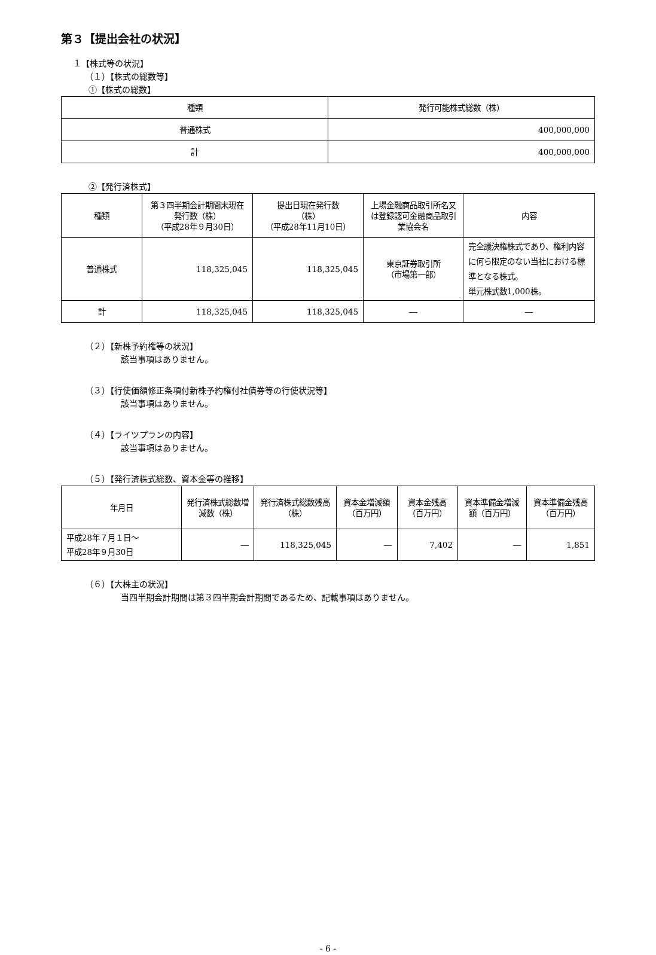第３【提出会社の状況】
１【株式等の状況】
（１）【株式の総数等】
①【株式の総数】
| 種類 | 発行可能株式総数（株） |
| --- | --- |
| 普通株式 | 400,000,000 |
| 計 | 400,000,000 |
②【発行済株式】
| 種類 | 第３四半期会計期間末現在発行数（株） （平成28年９月30日） | 提出日現在発行数 （株） （平成28年11月10日） | 上場金融商品取引所名又は登録認可金融商品取引業協会名 | 内容 |
| --- | --- | --- | --- | --- |
| 普通株式 | 118,325,045 | 118,325,045 | 東京証券取引所 （市場第一部） | 完全議決権株式であり、権利内容に何ら限定のない当社における標準となる株式。 単元株式数1,000株。 |
| 計 | 118,325,045 | 118,325,045 | ― | ― |
（２）【新株予約権等の状況】
該当事項はありません。
（３）【行使価額修正条項付新株予約権付社債券等の行使状況等】
該当事項はありません。
（４）【ライツプランの内容】
該当事項はありません。
（５）【発行済株式総数、資本金等の推移】
| 年月日 | 発行済株式総数増減数（株） | 発行済株式総数残高（株） | 資本金増減額（百万円） | 資本金残高（百万円） | 資本準備金増減額（百万円） | 資本準備金残高（百万円） |
| --- | --- | --- | --- | --- | --- | --- |
| 平成28年７月１日～ 平成28年９月30日 | ― | 118,325,045 | ― | 7,402 | ― | 1,851 |
（６）【大株主の状況】
当四半期会計期間は第３四半期会計期間であるため、記載事項はありません。
- 6 -